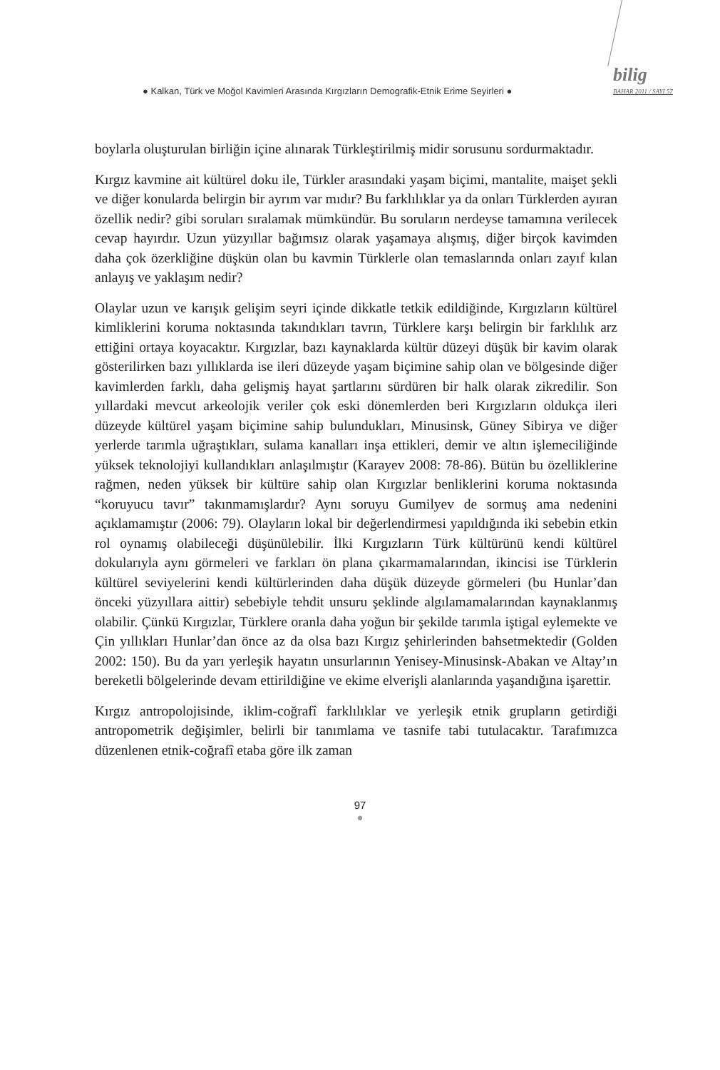● Kalkan, Türk ve Moğol Kavimleri Arasında Kırgızların Demografik-Etnik Erime Seyirleri ●
bilig
BAHAR 2011 / SAYI 57
boylarla oluşturulan birliğin içine alınarak Türkleştirilmiş midir sorusunu sordurmaktadır.
Kırgız kavmine ait kültürel doku ile, Türkler arasındaki yaşam biçimi, mantalite, maişet şekli ve diğer konularda belirgin bir ayrım var mıdır? Bu farklılıklar ya da onları Türklerden ayıran özellik nedir? gibi soruları sıralamak mümkündür. Bu soruların nerdeyse tamamına verilecek cevap hayırdır. Uzun yüzyıllar bağımsız olarak yaşamaya alışmış, diğer birçok kavimden daha çok özerkliğine düşkün olan bu kavmin Türklerle olan temaslarında onları zayıf kılan anlayış ve yaklaşım nedir?
Olaylar uzun ve karışık gelişim seyri içinde dikkatle tetkik edildiğinde, Kırgızların kültürel kimliklerini koruma noktasında takındıkları tavrın, Türklere karşı belirgin bir farklılık arz ettiğini ortaya koyacaktır. Kırgızlar, bazı kaynaklarda kültür düzeyi düşük bir kavim olarak gösterilirken bazı yıllıklarda ise ileri düzeyde yaşam biçimine sahip olan ve bölgesinde diğer kavimlerden farklı, daha gelişmiş hayat şartlarını sürdüren bir halk olarak zikredilir. Son yıllardaki mevcut arkeolojik veriler çok eski dönemlerden beri Kırgızların oldukça ileri düzeyde kültürel yaşam biçimine sahip bulundukları, Minusinsk, Güney Sibirya ve diğer yerlerde tarımla uğraştıkları, sulama kanalları inşa ettikleri, demir ve altın işlemeciliğinde yüksek teknolojiyi kullandıkları anlaşılmıştır (Karayev 2008: 78-86). Bütün bu özelliklerine rağmen, neden yüksek bir kültüre sahip olan Kırgızlar benliklerini koruma noktasında “koruyucu tavır” takınmamışlardır? Aynı soruyu Gumilyev de sormuş ama nedenini açıklamamıştır (2006: 79). Olayların lokal bir değerlendirmesi yapıldığında iki sebebin etkin rol oynamış olabileceği düşünülebilir. İlki Kırgızların Türk kültürünü kendi kültürel dokularıyla aynı görmeleri ve farkları ön plana çıkarmamalarından, ikincisi ise Türklerin kültürel seviyelerini kendi kültürlerinden daha düşük düzeyde görmeleri (bu Hunlar’dan önceki yüzyıllara aittir) sebebiyle tehdit unsuru şeklinde algılamamalarından kaynaklanmış olabilir. Çünkü Kırgızlar, Türklere oranla daha yoğun bir şekilde tarımla iştigal eylemekte ve Çin yıllıkları Hunlar’dan önce az da olsa bazı Kırgız şehirlerinden bahsetmektedir (Golden 2002: 150). Bu da yarı yerleşik hayatın unsurlarının Yenisey-Minusinsk-Abakan ve Altay’ın bereketli bölgelerinde devam ettirildiğine ve ekime elverişli alanlarında yaşandığına işarettir.
Kırgız antropolojisinde, iklim-coğrafî farklılıklar ve yerleşik etnik grupların getirdiği antropometrik değişimler, belirli bir tanımlama ve tasnife tabi tutulacaktır. Tarafımızca düzenlenen etnik-coğrafî etaba göre ilk zaman
97
●